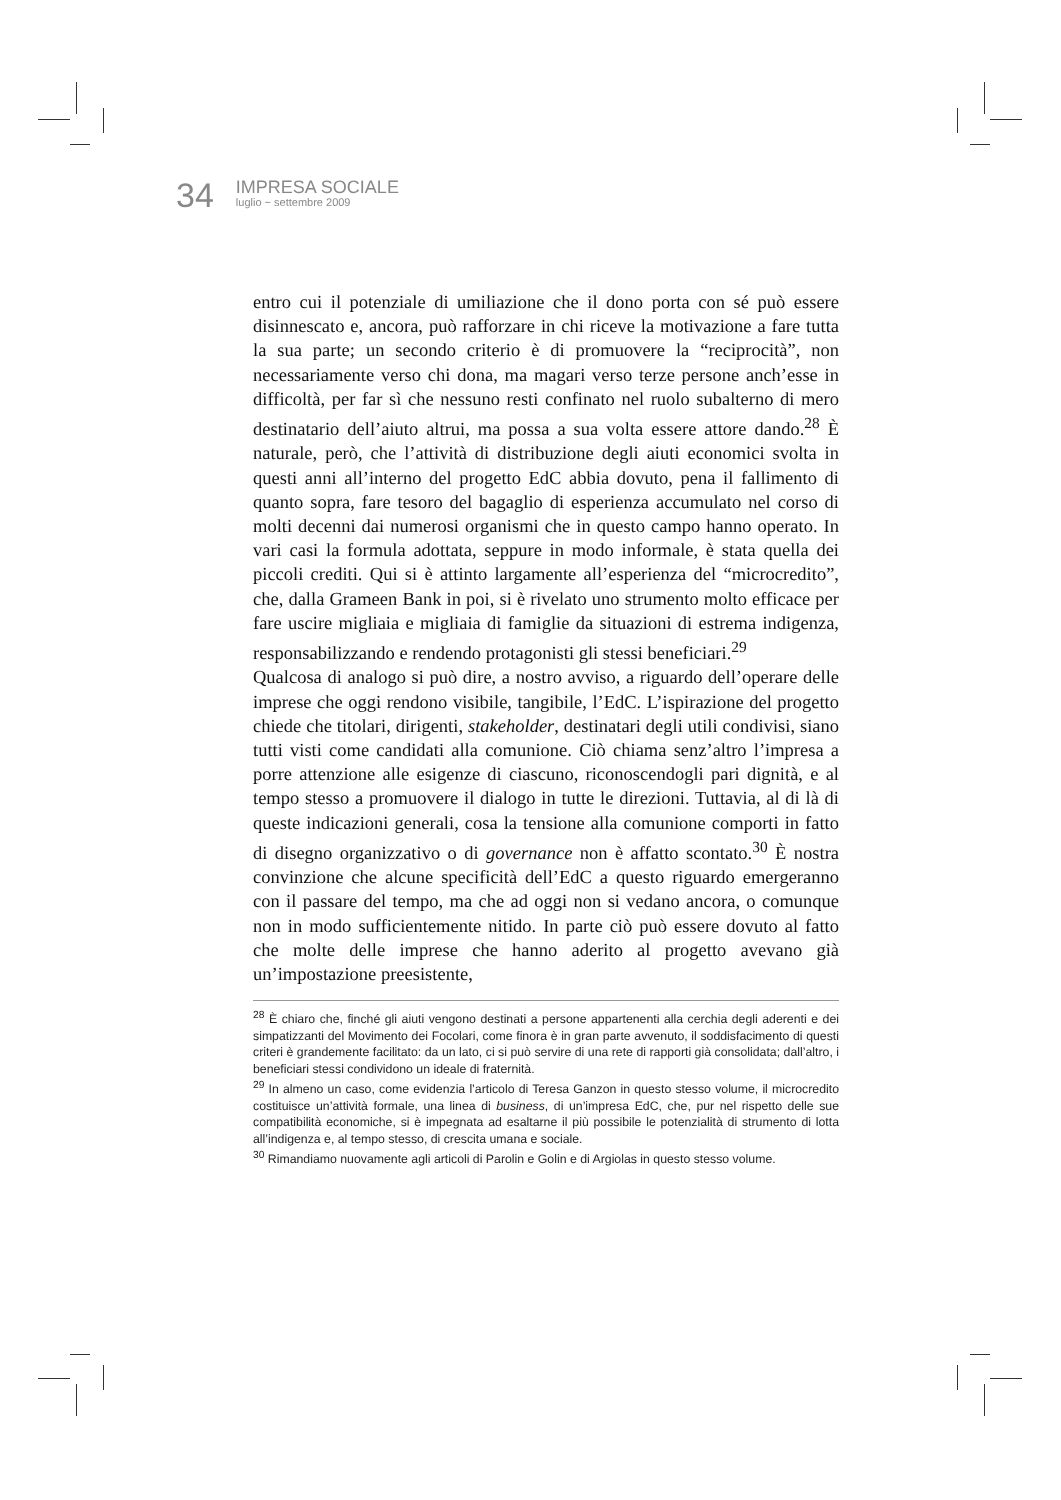34
IMPRESA SOCIALE
luglio ~ settembre 2009
entro cui il potenziale di umiliazione che il dono porta con sé può essere disinnescato e, ancora, può rafforzare in chi riceve la motivazione a fare tutta la sua parte; un secondo criterio è di promuovere la “reciprocità”, non necessariamente verso chi dona, ma magari verso terze persone anch’esse in difficoltà, per far sì che nessuno resti confinato nel ruolo subalterno di mero destinatario dell’aiuto altrui, ma possa a sua volta essere attore dando.<sup>28</sup> È naturale, però, che l’attività di distribuzione degli aiuti economici svolta in questi anni all’interno del progetto EdC abbia dovuto, pena il fallimento di quanto sopra, fare tesoro del bagaglio di esperienza accumulato nel corso di molti decenni dai numerosi organismi che in questo campo hanno operato. In vari casi la formula adottata, seppure in modo informale, è stata quella dei piccoli crediti. Qui si è attinto largamente all’esperienza del “microcredito”, che, dalla Grameen Bank in poi, si è rivelato uno strumento molto efficace per fare uscire migliaia e migliaia di famiglie da situazioni di estrema indigenza, responsabilizzando e rendendo protagonisti gli stessi beneficiari.<sup>29</sup>
Qualcosa di analogo si può dire, a nostro avviso, a riguardo dell’operare delle imprese che oggi rendono visibile, tangibile, l’EdC. L’ispirazione del progetto chiede che titolari, dirigenti, stakeholder, destinatari degli utili condivisi, siano tutti visti come candidati alla comunione. Ciò chiama senz’altro l’impresa a porre attenzione alle esigenze di ciascuno, riconoscendogli pari dignità, e al tempo stesso a promuovere il dialogo in tutte le direzioni. Tuttavia, al di là di queste indicazioni generali, cosa la tensione alla comunione comporti in fatto di disegno organizzativo o di governance non è affatto scontato.<sup>30</sup> È nostra convinzione che alcune specificità dell’EdC a questo riguardo emergeranno con il passare del tempo, ma che ad oggi non si vedano ancora, o comunque non in modo sufficientemente nitido. In parte ciò può essere dovuto al fatto che molte delle imprese che hanno aderito al progetto avevano già un’impostazione preesistente,
<sup>28</sup> È chiaro che, finché gli aiuti vengono destinati a persone appartenenti alla cerchia degli aderenti e dei simpatizzanti del Movimento dei Focolari, come finora è in gran parte avvenuto, il soddisfacimento di questi criteri è grandemente facilitato: da un lato, ci si può servire di una rete di rapporti già consolidata; dall’altro, i beneficiari stessi condividono un ideale di fraternità.
<sup>29</sup> In almeno un caso, come evidenzia l’articolo di Teresa Ganzon in questo stesso volume, il microcredito costituisce un’attività formale, una linea di business, di un’impresa EdC, che, pur nel rispetto delle sue compatibilità economiche, si è impegnata ad esaltarne il più possibile le potenzialità di strumento di lotta all’indigenza e, al tempo stesso, di crescita umana e sociale.
<sup>30</sup> Rimandiamo nuovamente agli articoli di Parolin e Golin e di Argiolas in questo stesso volume.